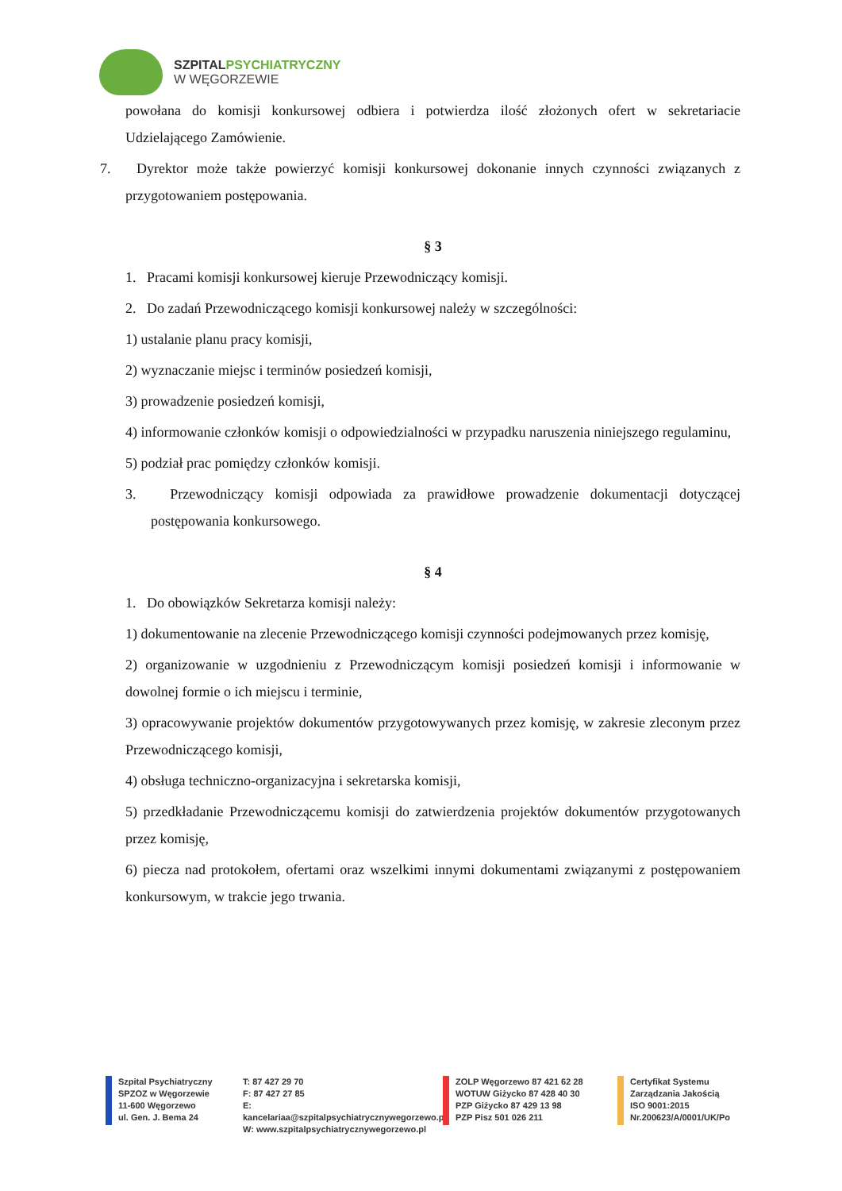SZPITALPSYCHIATRYCZNY
W WĘGORZEWIE
powołana do komisji konkursowej odbiera i potwierdza ilość złożonych ofert w sekretariacie Udzielającego Zamówienie.
7. Dyrektor może także powierzyć komisji konkursowej dokonanie innych czynności związanych z przygotowaniem postępowania.
§ 3
1. Pracami komisji konkursowej kieruje Przewodniczący komisji.
2. Do zadań Przewodniczącego komisji konkursowej należy w szczególności:
1) ustalanie planu pracy komisji,
2) wyznaczanie miejsc i terminów posiedzeń komisji,
3) prowadzenie posiedzeń komisji,
4) informowanie członków komisji o odpowiedzialności w przypadku naruszenia niniejszego regulaminu,
5) podział prac pomiędzy członków komisji.
3. Przewodniczący komisji odpowiada za prawidłowe prowadzenie dokumentacji dotyczącej postępowania konkursowego.
§ 4
1. Do obowiązków Sekretarza komisji należy:
1) dokumentowanie na zlecenie Przewodniczącego komisji czynności podejmowanych przez komisję,
2) organizowanie w uzgodnieniu z Przewodniczącym komisji posiedzeń komisji i informowanie w dowolnej formie o ich miejscu i terminie,
3) opracowywanie projektów dokumentów przygotowywanych przez komisję, w zakresie zleconym przez Przewodniczącego komisji,
4) obsługa techniczno-organizacyjna i sekretarska komisji,
5) przedkładanie Przewodniczącemu komisji do zatwierdzenia projektów dokumentów przygotowanych przez komisję,
6) piecza nad protokołem, ofertami oraz wszelkimi innymi dokumentami związanymi z postępowaniem konkursowym, w trakcie jego trwania.
Szpital Psychiatryczny
SPZOZ w Węgorzewie
11-600 Węgorzewo
ul. Gen. J. Bema 24
T: 87 427 29 70
F: 87 427 27 85
E: kancelariaa@szpitalpsychiatrycznywegorzewo.pl
W: www.szpitalpsychiatrycznywegorzewo.pl
ZOLP Węgorzewo 87 421 62 28
WOTUW Giżycko 87 428 40 30
PZP Giżycko 87 429 13 98
PZP Pisz 501 026 211
Certyfikat Systemu
Zarządzania Jakością
ISO 9001:2015
Nr.200623/A/0001/UK/Po